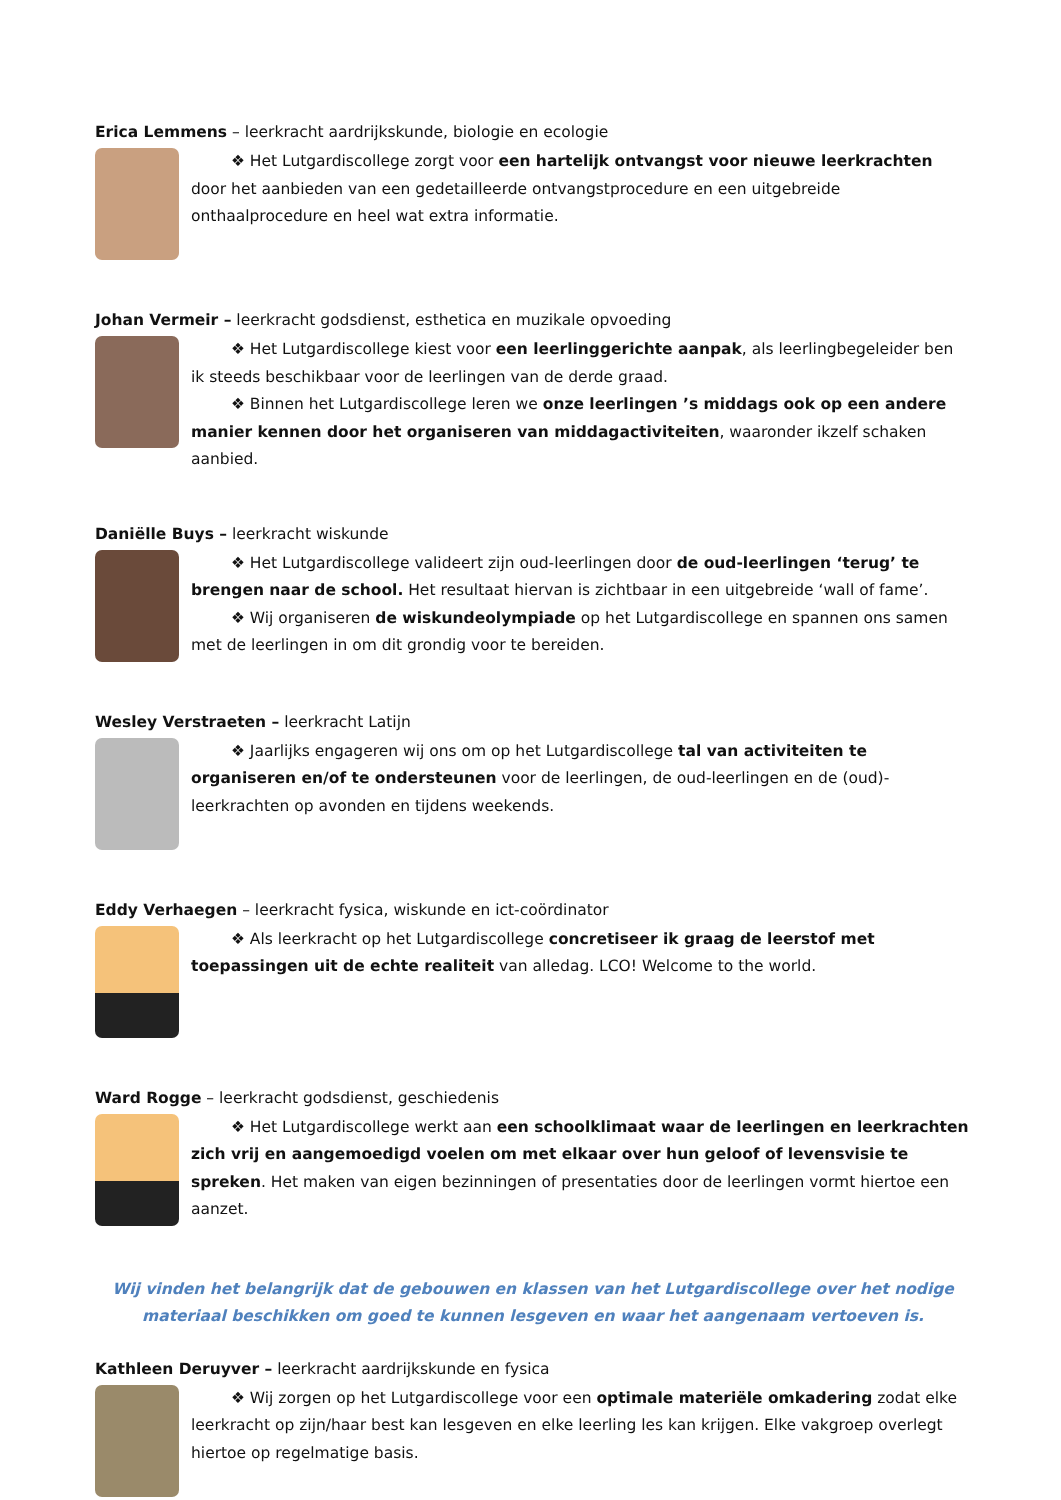Erica Lemmens – leerkracht aardrijkskunde, biologie en ecologie
❖ Het Lutgardiscollege zorgt voor een hartelijk ontvangst voor nieuwe leerkrachten door het aanbieden van een gedetailleerde ontvangstprocedure en een uitgebreide onthaalprocedure en heel wat extra informatie.
Johan Vermeir – leerkracht godsdienst, esthetica en muzikale opvoeding
❖ Het Lutgardiscollege kiest voor een leerlinggerichte aanpak, als leerlingbegeleider ben ik steeds beschikbaar voor de leerlingen van de derde graad.
❖ Binnen het Lutgardiscollege leren we onze leerlingen ’s middags ook op een andere manier kennen door het organiseren van middagactiviteiten, waaronder ikzelf schaken aanbied.
Daniëlle Buys – leerkracht wiskunde
❖ Het Lutgardiscollege valideert zijn oud-leerlingen door de oud-leerlingen ‘terug’ te brengen naar de school. Het resultaat hiervan is zichtbaar in een uitgebreide ‘wall of fame’.
❖ Wij organiseren de wiskundeolympiade op het Lutgardiscollege en spannen ons samen met de leerlingen in om dit grondig voor te bereiden.
Wesley Verstraeten – leerkracht Latijn
❖ Jaarlijks engageren wij ons om op het Lutgardiscollege tal van activiteiten te organiseren en/of te ondersteunen voor de leerlingen, de oud-leerlingen en de (oud)-leerkrachten op avonden en tijdens weekends.
Eddy Verhaegen – leerkracht fysica, wiskunde en ict-coördinator
❖ Als leerkracht op het Lutgardiscollege concretiseer ik graag de leerstof met toepassingen uit de echte realiteit van alledag. LCO! Welcome to the world.
Ward Rogge – leerkracht godsdienst, geschiedenis
❖ Het Lutgardiscollege werkt aan een schoolklimaat waar de leerlingen en leerkrachten zich vrij en aangemoedigd voelen om met elkaar over hun geloof of levensvisie te spreken. Het maken van eigen bezinningen of presentaties door de leerlingen vormt hiertoe een aanzet.
Wij vinden het belangrijk dat de gebouwen en klassen van het Lutgardiscollege over het nodige materiaal beschikken om goed te kunnen lesgeven en waar het aangenaam vertoeven is.
Kathleen Deruyver – leerkracht aardrijkskunde en fysica
❖ Wij zorgen op het Lutgardiscollege voor een optimale materiële omkadering zodat elke leerkracht op zijn/haar best kan lesgeven en elke leerling les kan krijgen. Elke vakgroep overlegt hiertoe op regelmatige basis.